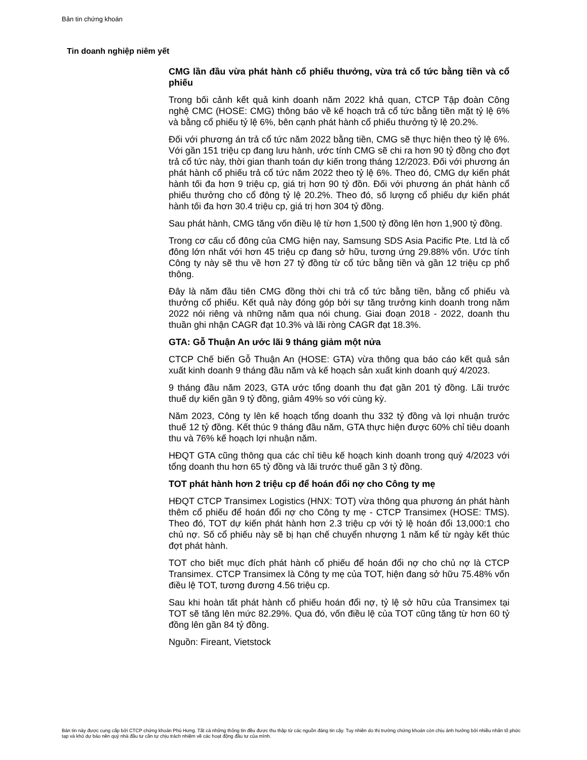Bản tin chứng khoán
Tin doanh nghiệp niêm yết
CMG lần đầu vừa phát hành cổ phiếu thưởng, vừa trả cổ tức bằng tiền và cổ phiếu
Trong bối cảnh kết quả kinh doanh năm 2022 khả quan, CTCP Tập đoàn Công nghệ CMC (HOSE: CMG) thông báo về kế hoạch trả cổ tức bằng tiền mặt tỷ lệ 6% và bằng cổ phiếu tỷ lệ 6%, bên cạnh phát hành cổ phiếu thưởng tỷ lệ 20.2%.
Đối với phương án trả cổ tức năm 2022 bằng tiền, CMG sẽ thực hiện theo tỷ lệ 6%. Với gần 151 triệu cp đang lưu hành, ước tính CMG sẽ chi ra hơn 90 tỷ đồng cho đợt trả cổ tức này, thời gian thanh toán dự kiến trong tháng 12/2023. Đối với phương án phát hành cổ phiếu trả cổ tức năm 2022 theo tỷ lệ 6%. Theo đó, CMG dự kiến phát hành tối đa hơn 9 triệu cp, giá trị hơn 90 tỷ đồn. Đối với phương án phát hành cổ phiếu thưởng cho cổ đông tỷ lệ 20.2%. Theo đó, số lượng cổ phiếu dự kiến phát hành tối đa hơn 30.4 triệu cp, giá trị hơn 304 tỷ đồng.
Sau phát hành, CMG tăng vốn điều lệ từ hơn 1,500 tỷ đồng lên hơn 1,900 tỷ đồng.
Trong cơ cấu cổ đông của CMG hiện nay, Samsung SDS Asia Pacific Pte. Ltd là cổ đông lớn nhất với hơn 45 triệu cp đang sở hữu, tương ứng 29.88% vốn. Ước tính Công ty này sẽ thu về hơn 27 tỷ đồng từ cổ tức bằng tiền và gần 12 triệu cp phổ thông.
Đây là năm đầu tiên CMG đồng thời chi trả cổ tức bằng tiền, bằng cổ phiếu và thưởng cổ phiếu. Kết quả này đóng góp bởi sự tăng trưởng kinh doanh trong năm 2022 nói riêng và những năm qua nói chung. Giai đoạn 2018 - 2022, doanh thu thuần ghi nhận CAGR đạt 10.3% và lãi ròng CAGR đạt 18.3%.
GTA: Gỗ Thuận An ước lãi 9 tháng giảm một nửa
CTCP Chế biến Gỗ Thuận An (HOSE: GTA) vừa thông qua báo cáo kết quả sản xuất kinh doanh 9 tháng đầu năm và kế hoạch sản xuất kinh doanh quý 4/2023.
9 tháng đầu năm 2023, GTA ước tổng doanh thu đạt gần 201 tỷ đồng. Lãi trước thuế dự kiến gần 9 tỷ đồng, giảm 49% so với cùng kỳ.
Năm 2023, Công ty lên kế hoạch tổng doanh thu 332 tỷ đồng và lợi nhuận trước thuế 12 tỷ đồng. Kết thúc 9 tháng đầu năm, GTA thực hiện được 60% chỉ tiêu doanh thu và 76% kế hoạch lợi nhuận năm.
HĐQT GTA cũng thông qua các chỉ tiêu kế hoạch kinh doanh trong quý 4/2023 với tổng doanh thu hơn 65 tỷ đồng và lãi trước thuế gần 3 tỷ đồng.
TOT phát hành hơn 2 triệu cp để hoán đổi nợ cho Công ty mẹ
HĐQT CTCP Transimex Logistics (HNX: TOT) vừa thông qua phương án phát hành thêm cổ phiếu để hoán đổi nợ cho Công ty mẹ - CTCP Transimex (HOSE: TMS). Theo đó, TOT dự kiến phát hành hơn 2.3 triệu cp với tỷ lệ hoán đổi 13,000:1 cho chủ nợ. Số cổ phiếu này sẽ bị hạn chế chuyển nhượng 1 năm kể từ ngày kết thúc đợt phát hành.
TOT cho biết mục đích phát hành cổ phiếu để hoán đổi nợ cho chủ nợ là CTCP Transimex. CTCP Transimex là Công ty mẹ của TOT, hiện đang sở hữu 75.48% vốn điều lệ TOT, tương đương 4.56 triệu cp.
Sau khi hoàn tất phát hành cổ phiếu hoán đổi nợ, tỷ lệ sở hữu của Transimex tại TOT sẽ tăng lên mức 82.29%. Qua đó, vốn điều lệ của TOT cũng tăng từ hơn 60 tỷ đồng lên gần 84 tỷ đồng.
Nguồn: Fireant, Vietstock
Bản tin này được cung cấp bởi CTCP chứng khoán Phú Hưng. Tất cả những thông tin đều được thu thập từ các nguồn đáng tin cậy. Tuy nhiên do thị trường chứng khoán còn chịu ảnh hưởng bởi nhiều nhân tố phức tạp và khó dự báo nên quý nhà đầu tư cần tự chịu trách nhiệm về các hoạt động đầu tư của mình.